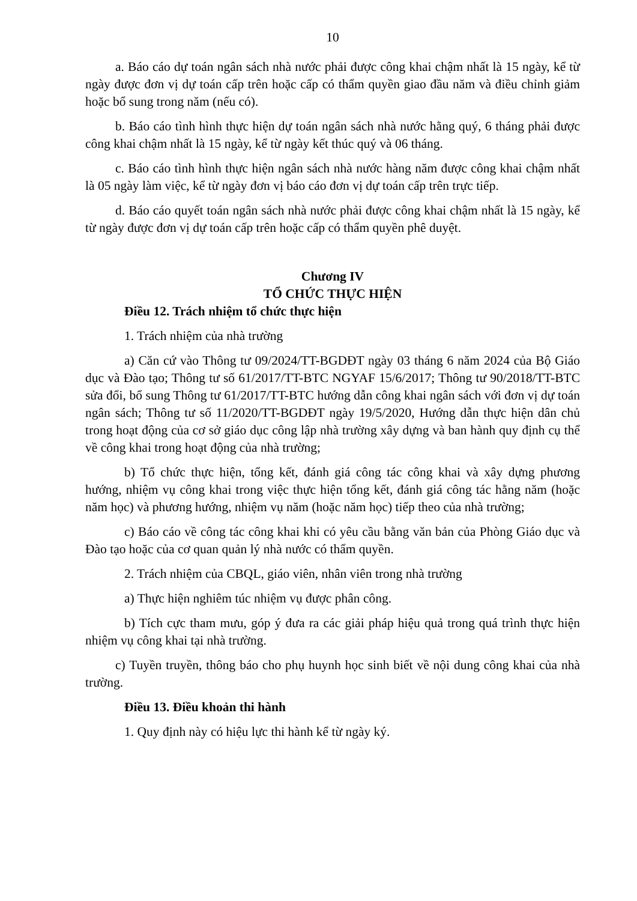10
a. Báo cáo dự toán ngân sách nhà nước phải được công khai chậm nhất là 15 ngày, kể từ ngày được đơn vị dự toán cấp trên hoặc cấp có thẩm quyền giao đầu năm và điều chỉnh giảm hoặc bổ sung trong năm (nếu có).
b. Báo cáo tình hình thực hiện dự toán ngân sách nhà nước hằng quý, 6 tháng phải được công khai chậm nhất là 15 ngày, kể từ ngày kết thúc quý và 06 tháng.
c. Báo cáo tình hình thực hiện ngân sách nhà nước hàng năm được công khai chậm nhất là 05 ngày làm việc, kể từ ngày đơn vị báo cáo đơn vị dự toán cấp trên trực tiếp.
d. Báo cáo quyết toán ngân sách nhà nước phải được công khai chậm nhất là 15 ngày, kể từ ngày được đơn vị dự toán cấp trên hoặc cấp có thẩm quyền phê duyệt.
Chương IV
TỔ CHỨC THỰC HIỆN
Điều 12. Trách nhiệm tổ chức thực hiện
1. Trách nhiệm của nhà trường
a) Căn cứ vào Thông tư 09/2024/TT-BGDĐT ngày 03 tháng 6 năm 2024 của Bộ Giáo dục và Đào tạo; Thông tư số 61/2017/TT-BTC NGYAF 15/6/2017; Thông tư 90/2018/TT-BTC sửa đổi, bổ sung Thông tư 61/2017/TT-BTC hướng dẫn công khai ngân sách với đơn vị dự toán ngân sách; Thông tư số 11/2020/TT-BGDĐT ngày 19/5/2020, Hướng dẫn thực hiện dân chủ trong hoạt động của cơ sở giáo dục công lập nhà trường xây dựng và ban hành quy định cụ thể về công khai trong hoạt động của nhà trường;
b) Tổ chức thực hiện, tổng kết, đánh giá công tác công khai và xây dựng phương hướng, nhiệm vụ công khai trong việc thực hiện tổng kết, đánh giá công tác hằng năm (hoặc năm học) và phương hướng, nhiệm vụ năm (hoặc năm học) tiếp theo của nhà trường;
c) Báo cáo về công tác công khai khi có yêu cầu bằng văn bản của Phòng Giáo dục và Đào tạo hoặc của cơ quan quản lý nhà nước có thẩm quyền.
2. Trách nhiệm của CBQL, giáo viên, nhân viên trong nhà trường
a) Thực hiện nghiêm túc nhiệm vụ được phân công.
b) Tích cực tham mưu, góp ý đưa ra các giải pháp hiệu quả trong quá trình thực hiện nhiệm vụ công khai tại nhà trường.
c) Tuyền truyền, thông báo cho phụ huynh học sinh biết về nội dung công khai của nhà trường.
Điều 13. Điều khoản thi hành
1. Quy định này có hiệu lực thi hành kể từ ngày ký.